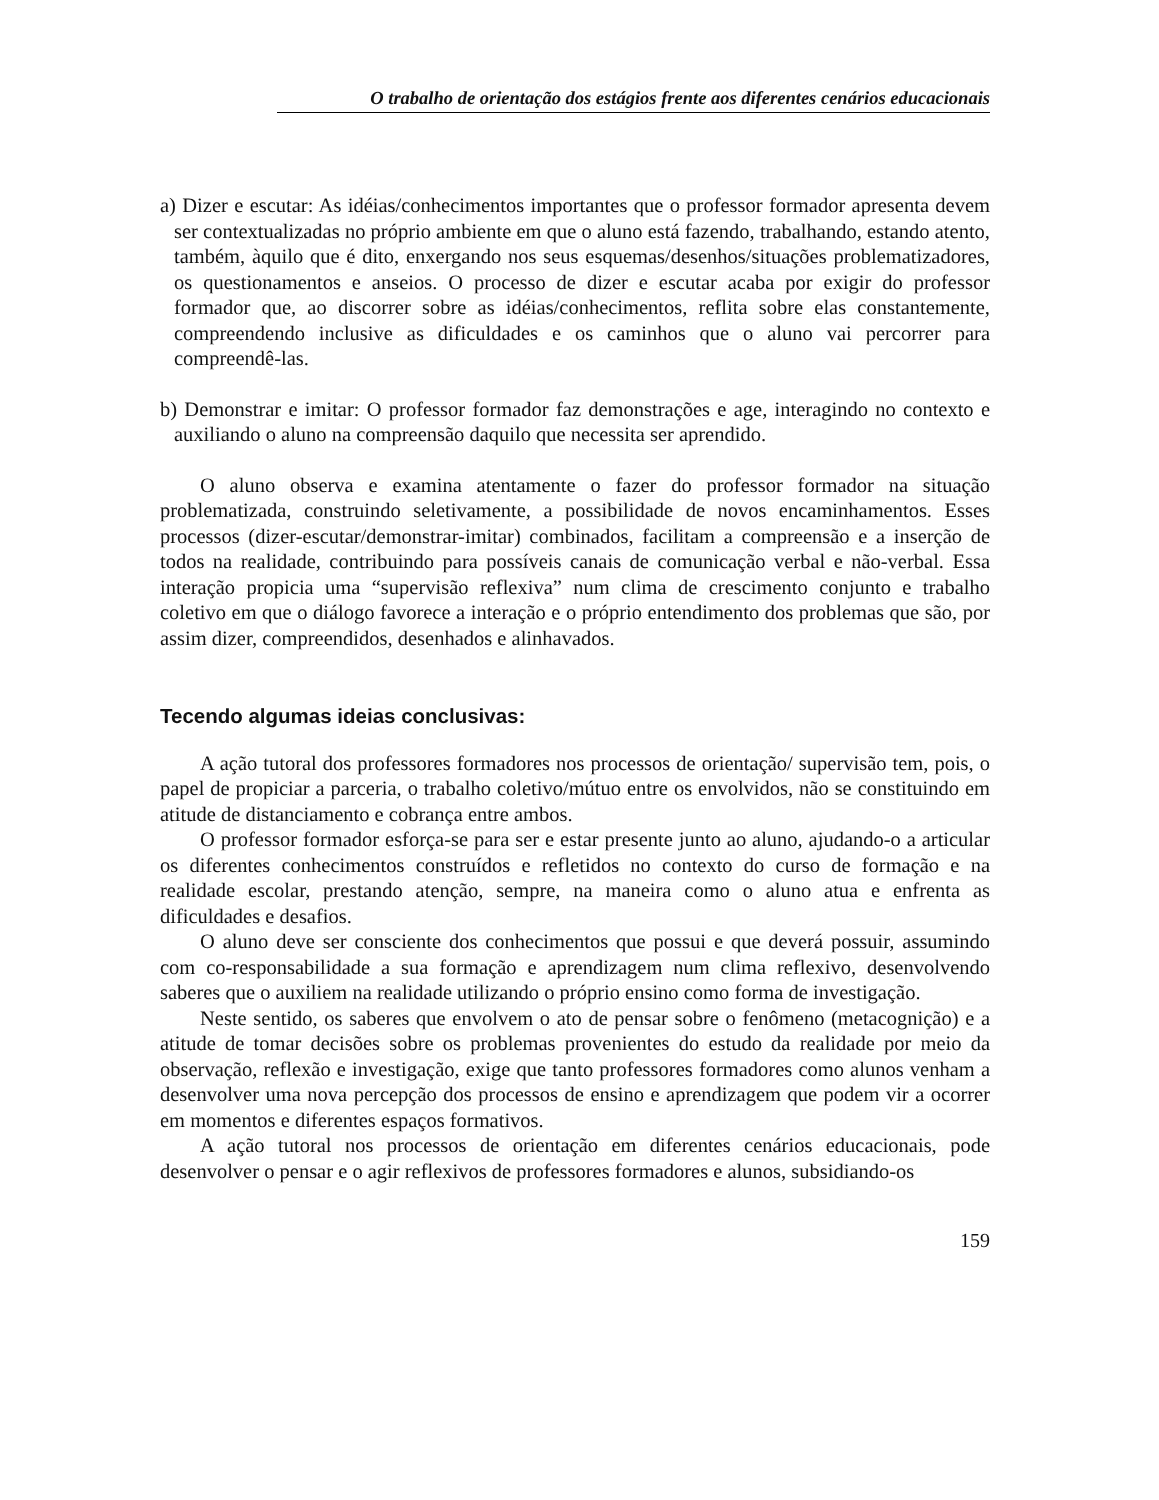O trabalho de orientação dos estágios frente aos diferentes cenários educacionais
a) Dizer e escutar: As idéias/conhecimentos importantes que o professor formador apresenta devem ser contextualizadas no próprio ambiente em que o aluno está fazendo, trabalhando, estando atento, também, àquilo que é dito, enxergando nos seus esquemas/desenhos/situações problematizadores, os questionamentos e anseios. O processo de dizer e escutar acaba por exigir do professor formador que, ao discorrer sobre as idéias/conhecimentos, reflita sobre elas constantemente, compreendendo inclusive as dificuldades e os caminhos que o aluno vai percorrer para compreendê-las.
b) Demonstrar e imitar: O professor formador faz demonstrações e age, interagindo no contexto e auxiliando o aluno na compreensão daquilo que necessita ser aprendido.
O aluno observa e examina atentamente o fazer do professor formador na situação problematizada, construindo seletivamente, a possibilidade de novos encaminhamentos. Esses processos (dizer-escutar/demonstrar-imitar) combinados, facilitam a compreensão e a inserção de todos na realidade, contribuindo para possíveis canais de comunicação verbal e não-verbal. Essa interação propicia uma “supervisão reflexiva” num clima de crescimento conjunto e trabalho coletivo em que o diálogo favorece a interação e o próprio entendimento dos problemas que são, por assim dizer, compreendidos, desenhados e alinhavados.
Tecendo algumas ideias conclusivas:
A ação tutoral dos professores formadores nos processos de orientação/ supervisão tem, pois, o papel de propiciar a parceria, o trabalho coletivo/mútuo entre os envolvidos, não se constituindo em atitude de distanciamento e cobrança entre ambos.
O professor formador esforça-se para ser e estar presente junto ao aluno, ajudando-o a articular os diferentes conhecimentos construídos e refletidos no contexto do curso de formação e na realidade escolar, prestando atenção, sempre, na maneira como o aluno atua e enfrenta as dificuldades e desafios.
O aluno deve ser consciente dos conhecimentos que possui e que deverá possuir, assumindo com co-responsabilidade a sua formação e aprendizagem num clima reflexivo, desenvolvendo saberes que o auxiliem na realidade utilizando o próprio ensino como forma de investigação.
Neste sentido, os saberes que envolvem o ato de pensar sobre o fenômeno (metacognição) e a atitude de tomar decisões sobre os problemas provenientes do estudo da realidade por meio da observação, reflexão e investigação, exige que tanto professores formadores como alunos venham a desenvolver uma nova percepção dos processos de ensino e aprendizagem que podem vir a ocorrer em momentos e diferentes espaços formativos.
A ação tutoral nos processos de orientação em diferentes cenários educacionais, pode desenvolver o pensar e o agir reflexivos de professores formadores e alunos, subsidiando-os
159